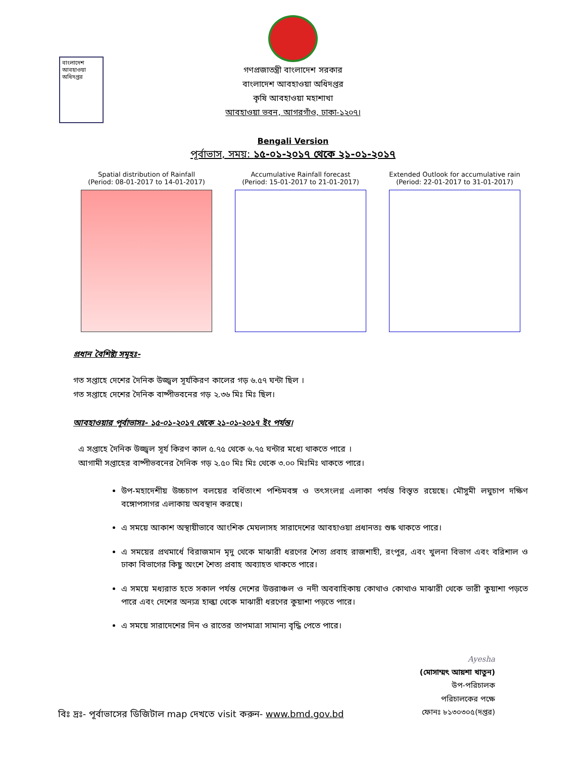বাংলাদেশ আবহাওয়া অধিদপ্তর
গণপ্রজাতন্ত্রী বাংলাদেশ সরকার
বাংলাদেশ আবহাওয়া অধিদপ্তর
কৃষি আবহাওয়া মহাশাখা
আবহাওয়া ভবন, আগরগাঁও, ঢাকা-১২০৭।
Bengali Version
পূর্বাভাস, সময়: ১৫-০১-২০১৭ থেকে ২১-০১-২০১৭
Spatial distribution of Rainfall
(Period: 08-01-2017 to 14-01-2017)
Accumulative Rainfall forecast
(Period: 15-01-2017 to 21-01-2017)
Extended Outlook for accumulative rain
(Period: 22-01-2017 to 31-01-2017)
প্রধান বৈশিষ্ট্য সমূহঃ-
গত সপ্তাহে দেশের দৈনিক উজ্জ্বল সূর্যকিরণ কালের গড় ৬.৫৭ ঘন্টা ছিল ।
গত সপ্তাহে দেশের দৈনিক বাষ্পীভবনের গড় ২.৩৬ মিঃ মিঃ ছিল।
আবহাওয়ার পূর্বাভাসঃ- ১৫-০১-২০১৭ থেকে ২১-০১-২০১৭ ইং পর্যন্ত।
এ সপ্তাহে দৈনিক উজ্জ্বল সূর্য কিরণ কাল ৫.৭৫ থেকে ৬.৭৫ ঘন্টার মধ্যে থাকতে পারে ।
আগামী সপ্তাহের বাষ্পীভবনের দৈনিক গড় ২.৫০ মিঃ মিঃ থেকে ৩.০০ মিঃমিঃ থাকতে পারে।
উপ-মহাদেশীয় উচ্চচাপ বলয়ের বর্ধিতাংশ পশ্চিমবঙ্গ ও তৎসংলগ্ন এলাকা পর্যন্ত বিস্তৃত রয়েছে। মৌসুমী লঘুচাপ দক্ষিণ বঙ্গোপসাগর এলাকায় অবস্থান করছে।
এ সময়ে আকাশ অস্থায়ীভাবে আংশিক মেঘলাসহ সারাদেশের আবহাওয়া প্রধানতঃ শুষ্ক থাকতে পারে।
এ সময়ের প্রথমার্ধে বিরাজমান মৃদু থেকে মাঝারী ধরণের শৈত্য প্রবাহ রাজশাহী, রংপুর, এবং খুলনা বিভাগ এবং বরিশাল ও ঢাকা বিভাগের কিছু অংশে শৈত্য প্রবাহ অব্যাহত থাকতে পারে।
এ সময়ে মধ্যরাত হতে সকাল পর্যন্ত দেশের উত্তরাঞ্চল ও নদী অববাহিকায় কোথাও কোথাও মাঝারী থেকে ভারী কুয়াশা পড়তে পারে এবং দেশের অন্যত্র হাল্কা থেকে মাঝারী ধরণের কুয়াশা পড়তে পারে।
এ সময়ে সারাদেশের দিন ও রাতের তাপমাত্রা সামান্য বৃদ্ধি পেতে পারে।
Ayesha
(মোসাম্মৎ আয়শা খাতুন)
উপ-পরিচালক
পরিচালকের পক্ষে
ফোনঃ ৮১৩০৩০৫(দপ্তর)
বিঃ দ্রঃ- পূর্বাভাসের ডিজিটাল map দেখতে visit করুন- www.bmd.gov.bd